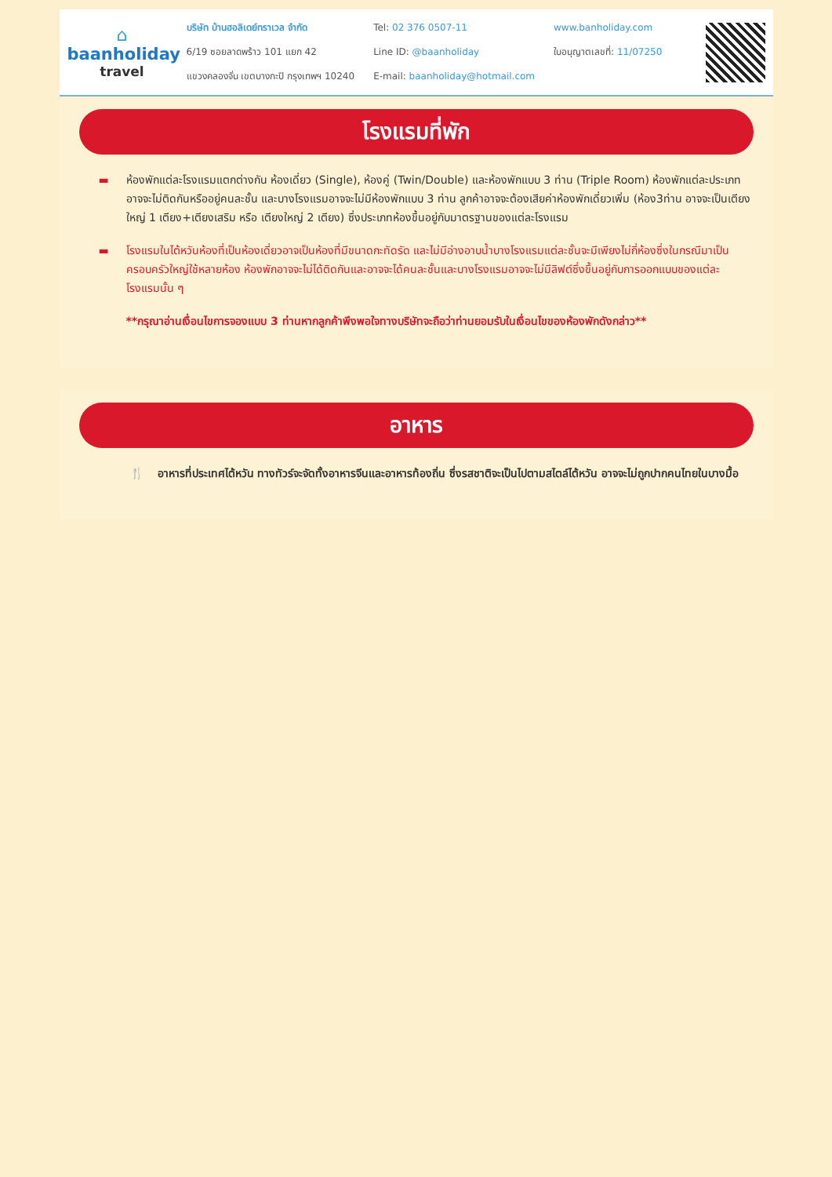⌂
baanholiday
travel
บริษัท บ้านฮอลิเดย์ทราเวล จำกัด
6/19 ซอยลาดพร้าว 101 แยก 42
แขวงคลองจั่น เขตบางกะปิ กรุงเทพฯ 10240
Tel: 02 376 0507-11
Line ID: @baanholiday
E-mail: baanholiday@hotmail.com
www.banholiday.com
ใบอนุญาตเลขที่: 11/07250
โรงแรมที่พัก
▬ ห้องพักแต่ละโรงแรมแตกต่างกัน ห้องเดี่ยว (Single), ห้องคู่ (Twin/Double) และห้องพักแบบ 3 ท่าน (Triple Room) ห้องพักแต่ละประเภทอาจจะไม่ติดกันหรืออยู่คนละชั้น และบางโรงแรมอาจจะไม่มีห้องพักแบบ 3 ท่าน ลูกค้าอาจจะต้องเสียค่าห้องพักเดี่ยวเพิ่ม (ห้อง3ท่าน อาจจะเป็นเตียงใหญ่ 1 เตียง+เตียงเสริม หรือ เตียงใหญ่ 2 เตียง) ซึ่งประเภทห้องขึ้นอยู่กับมาตรฐานของแต่ละโรงแรม
▬ โรงแรมในไต้หวันห้องที่เป็นห้องเดี่ยวอาจเป็นห้องที่มีขนาดกะทัดรัด และไม่มีอ่างอาบน้ำบางโรงแรมแต่ละชั้นจะมีเพียงไม่กี่ห้องซึ่งในกรณีมาเป็นครอบครัวใหญ่ใช้หลายห้อง ห้องพักอาจจะไม่ได้ติดกันและอาจจะได้คนละชั้นและบางโรงแรมอาจจะไม่มีลิฟต์ซึ่งขึ้นอยู่กับการออกแบบของแต่ละโรงแรมนั้น ๆ
**กรุณาอ่านเงื่อนไขการจองแบบ 3 ท่านหากลูกค้าพึงพอใจทางบริษัทจะถือว่าท่านยอมรับในเงื่อนไขของห้องพักดังกล่าว**
อาหาร
🍴 อาหารที่ประเทศไต้หวัน ทางทัวร์จะจัดทั้งอาหารจีนและอาหารท้องถิ่น ซึ่งรสชาติจะเป็นไปตามสไตล์ไต้หวัน อาจจะไม่ถูกปากคนไทยในบางมื้อ